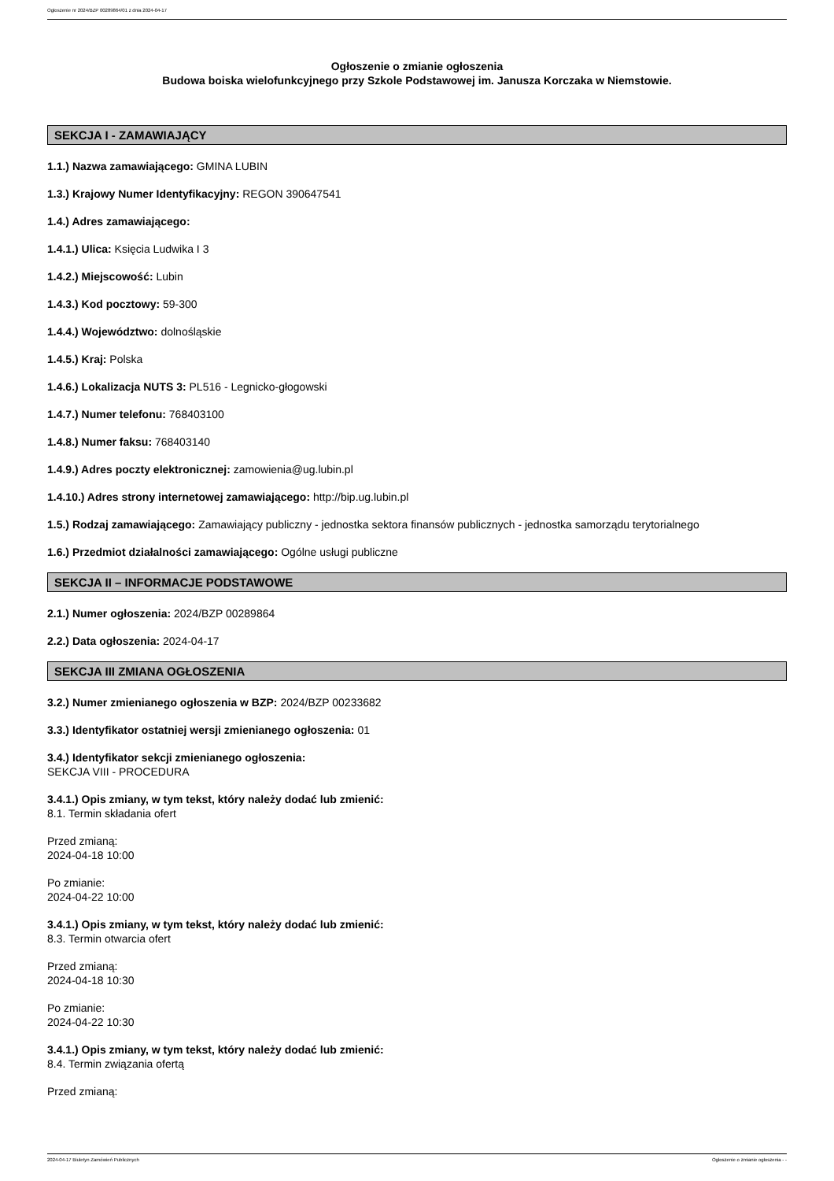Ogłoszenie nr 2024/BZP 00289864/01 z dnia 2024-04-17
Ogłoszenie o zmianie ogłoszenia
Budowa boiska wielofunkcyjnego przy Szkole Podstawowej im. Janusza Korczaka w Niemstowie.
SEKCJA I - ZAMAWIAJĄCY
1.1.) Nazwa zamawiającego: GMINA LUBIN
1.3.) Krajowy Numer Identyfikacyjny: REGON 390647541
1.4.) Adres zamawiającego:
1.4.1.) Ulica: Księcia Ludwika I 3
1.4.2.) Miejscowość: Lubin
1.4.3.) Kod pocztowy: 59-300
1.4.4.) Województwo: dolnośląskie
1.4.5.) Kraj: Polska
1.4.6.) Lokalizacja NUTS 3: PL516 - Legnicko-głogowski
1.4.7.) Numer telefonu: 768403100
1.4.8.) Numer faksu: 768403140
1.4.9.) Adres poczty elektronicznej: zamowienia@ug.lubin.pl
1.4.10.) Adres strony internetowej zamawiającego: http://bip.ug.lubin.pl
1.5.) Rodzaj zamawiającego: Zamawiający publiczny - jednostka sektora finansów publicznych - jednostka samorządu terytorialnego
1.6.) Przedmiot działalności zamawiającego: Ogólne usługi publiczne
SEKCJA II – INFORMACJE PODSTAWOWE
2.1.) Numer ogłoszenia: 2024/BZP 00289864
2.2.) Data ogłoszenia: 2024-04-17
SEKCJA III ZMIANA OGŁOSZENIA
3.2.) Numer zmienianego ogłoszenia w BZP: 2024/BZP 00233682
3.3.) Identyfikator ostatniej wersji zmienianego ogłoszenia: 01
3.4.) Identyfikator sekcji zmienianego ogłoszenia:
SEKCJA VIII - PROCEDURA
3.4.1.) Opis zmiany, w tym tekst, który należy dodać lub zmienić:
8.1. Termin składania ofert
Przed zmianą:
2024-04-18 10:00
Po zmianie:
2024-04-22 10:00
3.4.1.) Opis zmiany, w tym tekst, który należy dodać lub zmienić:
8.3. Termin otwarcia ofert
Przed zmianą:
2024-04-18 10:30
Po zmianie:
2024-04-22 10:30
3.4.1.) Opis zmiany, w tym tekst, który należy dodać lub zmienić:
8.4. Termin związania ofertą
Przed zmianą:
2024-04-17 Biuletyn Zamówień Publicznych Ogłoszenie o zmianie ogłoszenia - -